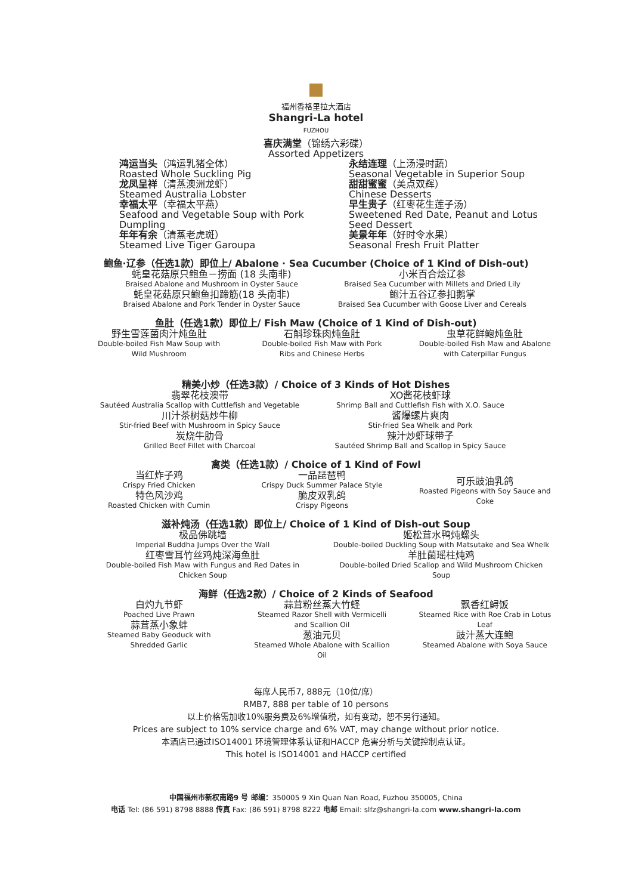福州香格里拉大酒店
Shangri-La hotel
FUZHOU
喜庆满堂（锦绣六彩碟）
Assorted Appetizers
鸿运当头（鸿运乳猪全体）
Roasted Whole Suckling Pig
龙凤呈祥（清蒸澳洲龙虾）
Steamed Australia Lobster
幸福太平（幸福太平燕）
Seafood and Vegetable Soup with Pork Dumpling
年年有余（清蒸老虎斑）
Steamed Live Tiger Garoupa
永结连理（上汤浸时蔬）
Seasonal Vegetable in Superior Soup
甜甜蜜蜜（美点双辉）
Chinese Desserts
早生贵子（红枣花生莲子汤）
Sweetened Red Date, Peanut and Lotus Seed Dessert
美景年年（好时令水果）
Seasonal Fresh Fruit Platter
鲍鱼·辽参（任选1款）即位上/ Abalone · Sea Cucumber (Choice of 1 Kind of Dish-out)
蚝皇花菇原只鲍鱼－捞面 (18 头南非)
Braised Abalone and Mushroom in Oyster Sauce
蚝皇花菇原只鲍鱼扣蹄筋(18 头南非)
Braised Abalone and Pork Tender in Oyster Sauce
小米百合烩辽参
Braised Sea Cucumber with Millets and Dried Lily
鲍汁五谷辽参扣鹅掌
Braised Sea Cucumber with Goose Liver and Cereals
鱼肚（任选1款）即位上/ Fish Maw (Choice of 1 Kind of Dish-out)
野生雪莲菌肉汁炖鱼肚
Double-boiled Fish Maw Soup with
Wild Mushroom
石斛珍珠肉炖鱼肚
Double-boiled Fish Maw with Pork
Ribs and Chinese Herbs
虫草花鲜鲍炖鱼肚
Double-boiled Fish Maw and Abalone
with Caterpillar Fungus
精美小炒（任选3款）/ Choice of 3 Kinds of Hot Dishes
翡翠花枝澳带
Sautéed Australia Scallop with Cuttlefish and Vegetable
川汁茶树菇炒牛柳
Stir-fried Beef with Mushroom in Spicy Sauce
炭烧牛肋骨
Grilled Beef Fillet with Charcoal
XO酱花枝虾球
Shrimp Ball and Cuttlefish Fish with X.O. Sauce
酱爆螺片爽肉
Stir-fried Sea Whelk and Pork
辣汁炒虾球带子
Sautéed Shrimp Ball and Scallop in Spicy Sauce
禽类（任选1款）/ Choice of 1 Kind of Fowl
当红炸子鸡
Crispy Fried Chicken
特色风沙鸡
Roasted Chicken with Cumin
一品琵琶鸭
Crispy Duck Summer Palace Style
脆皮双乳鸽
Crispy Pigeons
可乐豉油乳鸽
Roasted Pigeons with Soy Sauce and
Coke
滋补炖汤（任选1款）即位上/ Choice of 1 Kind of Dish-out Soup
极品佛跳墙
Imperial Buddha Jumps Over the Wall
红枣雪耳竹丝鸡炖深海鱼肚
Double-boiled Fish Maw with Fungus and Red Dates in
Chicken Soup
姬松茸水鸭炖螺头
Double-boiled Duckling Soup with Matsutake and Sea Whelk
羊肚菌瑶柱炖鸡
Double-boiled Dried Scallop and Wild Mushroom Chicken
Soup
海鲜（任选2款）/ Choice of 2 Kinds of Seafood
白灼九节虾
Poached Live Prawn
蒜茸蒸小象蚌
Steamed Baby Geoduck with
Shredded Garlic
蒜茸粉丝蒸大竹蛏
Steamed Razor Shell with Vermicelli
and Scallion Oil
葱油元贝
Steamed Whole Abalone with Scallion
Oil
飘香红鲟饭
Steamed Rice with Roe Crab in Lotus
Leaf
豉汁蒸大连鲍
Steamed Abalone with Soya Sauce
每席人民币7, 888元（10位/席）
RMB7, 888 per table of 10 persons
以上价格需加收10%服务费及6%增值税，如有变动，恕不另行通知。
Prices are subject to 10% service charge and 6% VAT, may change without prior notice.
本酒店已通过ISO14001 环境管理体系认证和HACCP 危害分析与关键控制点认证。
This hotel is ISO14001 and HACCP certified
中国福州市新权南路9 号 邮编：350005 9 Xin Quan Nan Road, Fuzhou 350005, China
电话 Tel: (86 591) 8798 8888 传真 Fax: (86 591) 8798 8222 电邮 Email: slfz@shangri-la.com www.shangri-la.com